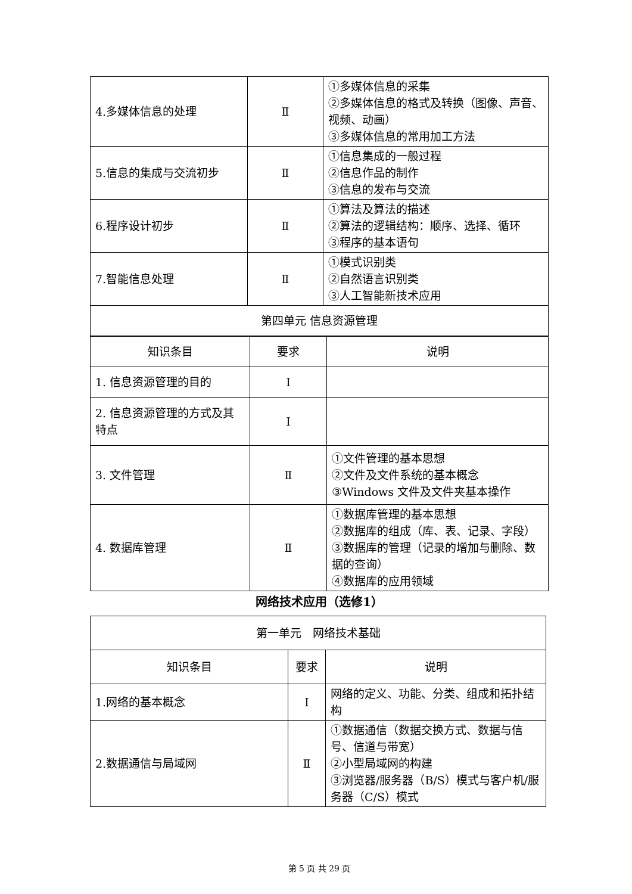| 4.多媒体信息的处理 | Ⅱ | ①多媒体信息的采集 ②多媒体信息的格式及转换（图像、声音、视频、动画） ③多媒体信息的常用加工方法 |
| 5.信息的集成与交流初步 | Ⅱ | ①信息集成的一般过程 ②信息作品的制作 ③信息的发布与交流 |
| 6.程序设计初步 | Ⅱ | ①算法及算法的描述 ②算法的逻辑结构：顺序、选择、循环 ③程序的基本语句 |
| 7.智能信息处理 | Ⅱ | ①模式识别类 ②自然语言识别类 ③人工智能新技术应用 |
| 第四单元 信息资源管理 | | |
| 知识条目 | 要求 | 说明 |
| 1. 信息资源管理的目的 | Ⅰ | |
| 2. 信息资源管理的方式及其特点 | Ⅰ | |
| 3. 文件管理 | Ⅱ | ①文件管理的基本思想 ②文件及文件系统的基本概念 ③Windows 文件及文件夹基本操作 |
| 4. 数据库管理 | Ⅱ | ①数据库管理的基本思想 ②数据库的组成（库、表、记录、字段） ③数据库的管理（记录的增加与删除、数据的查询） ④数据库的应用领域 |
网络技术应用（选修1）
| 第一单元 网络技术基础 | | |
| 知识条目 | 要求 | 说明 |
| 1.网络的基本概念 | Ⅰ | 网络的定义、功能、分类、组成和拓扑结构 |
| 2.数据通信与局域网 | Ⅱ | ①数据通信（数据交换方式、数据与信号、信道与带宽） ②小型局域网的构建 ③浏览器/服务器（B/S）模式与客户机/服务器（C/S）模式 |
第 5 页 共 29 页